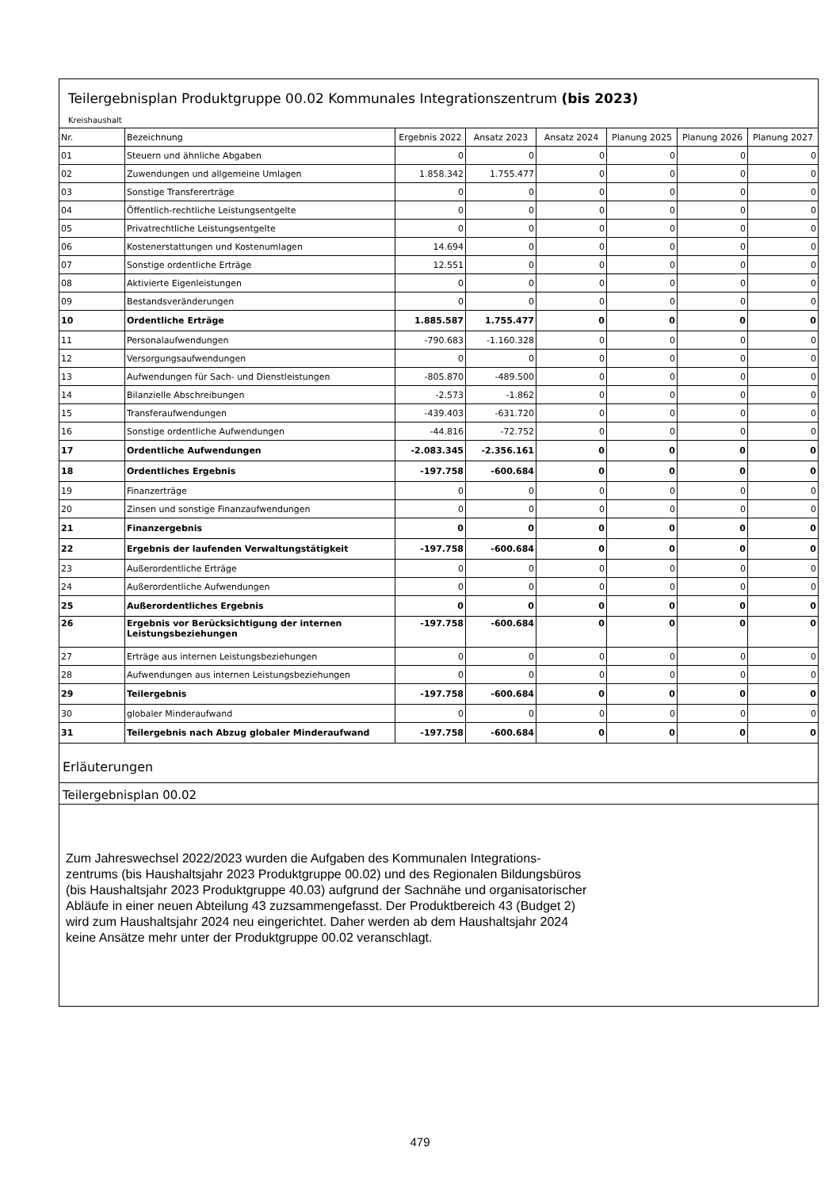Teilergebnisplan Produktgruppe 00.02 Kommunales Integrationszentrum (bis 2023)
Kreishaushalt
| Nr. | Bezeichnung | Ergebnis 2022 | Ansatz 2023 | Ansatz 2024 | Planung 2025 | Planung 2026 | Planung 2027 |
| --- | --- | --- | --- | --- | --- | --- | --- |
| 01 | Steuern und ähnliche Abgaben | 0 | 0 | 0 | 0 | 0 | 0 |
| 02 | Zuwendungen und allgemeine Umlagen | 1.858.342 | 1.755.477 | 0 | 0 | 0 | 0 |
| 03 | Sonstige Transfererträge | 0 | 0 | 0 | 0 | 0 | 0 |
| 04 | Öffentlich-rechtliche Leistungsentgelte | 0 | 0 | 0 | 0 | 0 | 0 |
| 05 | Privatrechtliche Leistungsentgelte | 0 | 0 | 0 | 0 | 0 | 0 |
| 06 | Kostenerstattungen und Kostenumlagen | 14.694 | 0 | 0 | 0 | 0 | 0 |
| 07 | Sonstige ordentliche Erträge | 12.551 | 0 | 0 | 0 | 0 | 0 |
| 08 | Aktivierte Eigenleistungen | 0 | 0 | 0 | 0 | 0 | 0 |
| 09 | Bestandsveränderungen | 0 | 0 | 0 | 0 | 0 | 0 |
| 10 | Ordentliche Erträge | 1.885.587 | 1.755.477 | 0 | 0 | 0 | 0 |
| 11 | Personalaufwendungen | -790.683 | -1.160.328 | 0 | 0 | 0 | 0 |
| 12 | Versorgungsaufwendungen | 0 | 0 | 0 | 0 | 0 | 0 |
| 13 | Aufwendungen für Sach- und Dienstleistungen | -805.870 | -489.500 | 0 | 0 | 0 | 0 |
| 14 | Bilanzielle Abschreibungen | -2.573 | -1.862 | 0 | 0 | 0 | 0 |
| 15 | Transferaufwendungen | -439.403 | -631.720 | 0 | 0 | 0 | 0 |
| 16 | Sonstige ordentliche Aufwendungen | -44.816 | -72.752 | 0 | 0 | 0 | 0 |
| 17 | Ordentliche Aufwendungen | -2.083.345 | -2.356.161 | 0 | 0 | 0 | 0 |
| 18 | Ordentliches Ergebnis | -197.758 | -600.684 | 0 | 0 | 0 | 0 |
| 19 | Finanzerträge | 0 | 0 | 0 | 0 | 0 | 0 |
| 20 | Zinsen und sonstige Finanzaufwendungen | 0 | 0 | 0 | 0 | 0 | 0 |
| 21 | Finanzergebnis | 0 | 0 | 0 | 0 | 0 | 0 |
| 22 | Ergebnis der laufenden Verwaltungstätigkeit | -197.758 | -600.684 | 0 | 0 | 0 | 0 |
| 23 | Außerordentliche Erträge | 0 | 0 | 0 | 0 | 0 | 0 |
| 24 | Außerordentliche Aufwendungen | 0 | 0 | 0 | 0 | 0 | 0 |
| 25 | Außerordentliches Ergebnis | 0 | 0 | 0 | 0 | 0 | 0 |
| 26 | Ergebnis vor Berücksichtigung der internen Leistungsbeziehungen | -197.758 | -600.684 | 0 | 0 | 0 | 0 |
| 27 | Erträge aus internen Leistungsbeziehungen | 0 | 0 | 0 | 0 | 0 | 0 |
| 28 | Aufwendungen aus internen Leistungsbeziehungen | 0 | 0 | 0 | 0 | 0 | 0 |
| 29 | Teilergebnis | -197.758 | -600.684 | 0 | 0 | 0 | 0 |
| 30 | globaler Minderaufwand | 0 | 0 | 0 | 0 | 0 | 0 |
| 31 | Teilergebnis nach Abzug globaler Minderaufwand | -197.758 | -600.684 | 0 | 0 | 0 | 0 |
Erläuterungen
Teilergebnisplan 00.02
Zum Jahreswechsel 2022/2023 wurden die Aufgaben des Kommunalen Integrations-
zentrums (bis Haushaltsjahr 2023 Produktgruppe 00.02) und des Regionalen Bildungsbüros
(bis Haushaltsjahr 2023 Produktgruppe 40.03) aufgrund der Sachnähe und organisatorischer
Abläufe in einer neuen Abteilung 43 zuzsammengefasst. Der Produktbereich 43 (Budget 2)
wird zum Haushaltsjahr 2024 neu eingerichtet. Daher werden ab dem Haushaltsjahr 2024
keine Ansätze mehr unter der Produktgruppe 00.02 veranschlagt.
479